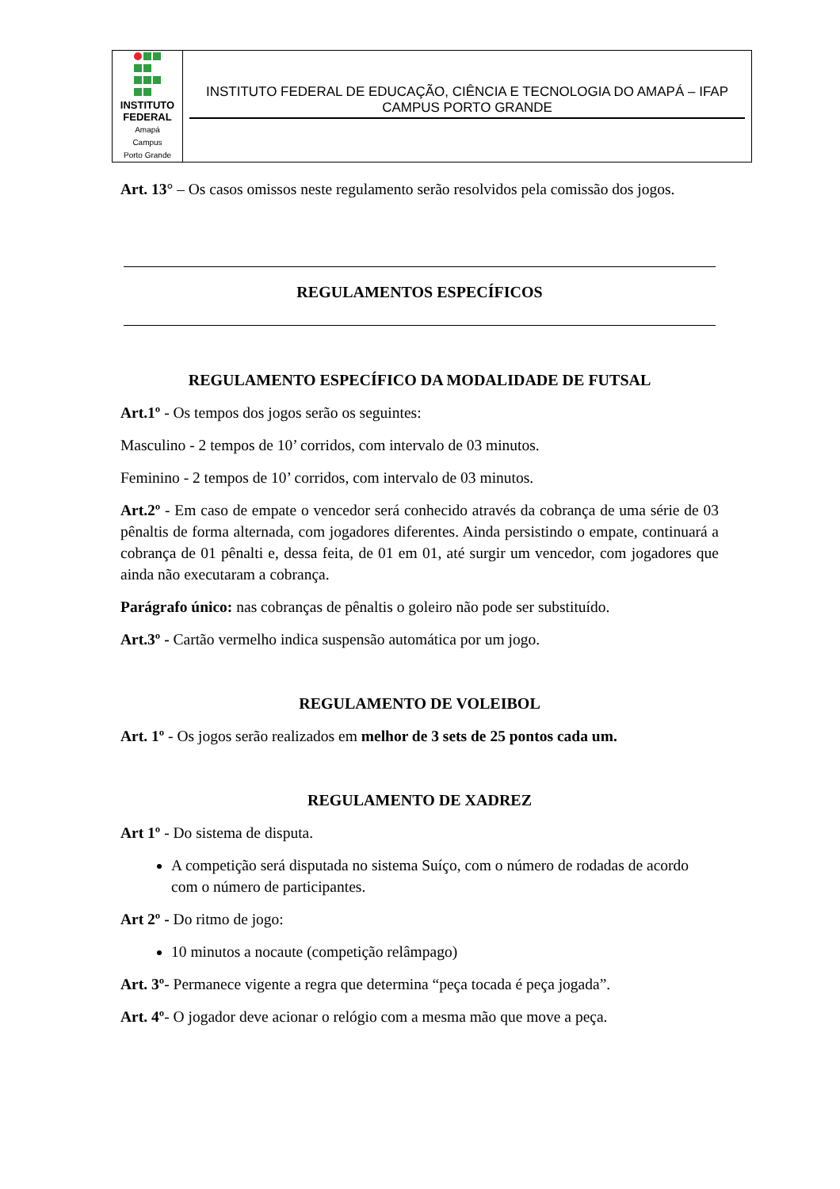| INSTITUTO FEDERAL Amapá Campus Porto Grande | INSTITUTO FEDERAL DE EDUCAÇÃO, CIÊNCIA E TECNOLOGIA DO AMAPÁ – IFAP CAMPUS PORTO GRANDE |
Art. 13° – Os casos omissos neste regulamento serão resolvidos pela comissão dos jogos.
REGULAMENTOS ESPECÍFICOS
REGULAMENTO ESPECÍFICO DA MODALIDADE DE FUTSAL
Art.1º - Os tempos dos jogos serão os seguintes:
Masculino - 2 tempos de 10’ corridos, com intervalo de 03 minutos.
Feminino - 2 tempos de 10’ corridos, com intervalo de 03 minutos.
Art.2º - Em caso de empate o vencedor será conhecido através da cobrança de uma série de 03 pênaltis de forma alternada, com jogadores diferentes. Ainda persistindo o empate, continuará a cobrança de 01 pênalti e, dessa feita, de 01 em 01, até surgir um vencedor, com jogadores que ainda não executaram a cobrança.
Parágrafo único: nas cobranças de pênaltis o goleiro não pode ser substituído.
Art.3º - Cartão vermelho indica suspensão automática por um jogo.
REGULAMENTO DE VOLEIBOL
Art. 1º - Os jogos serão realizados em melhor de 3 sets de 25 pontos cada um.
REGULAMENTO DE XADREZ
Art 1º - Do sistema de disputa.
A competição será disputada no sistema Suíço, com o número de rodadas de acordo com o número de participantes.
Art 2º - Do ritmo de jogo:
10 minutos a nocaute (competição relâmpago)
Art. 3º- Permanece vigente a regra que determina “peça tocada é peça jogada”.
Art. 4º- O jogador deve acionar o relógio com a mesma mão que move a peça.